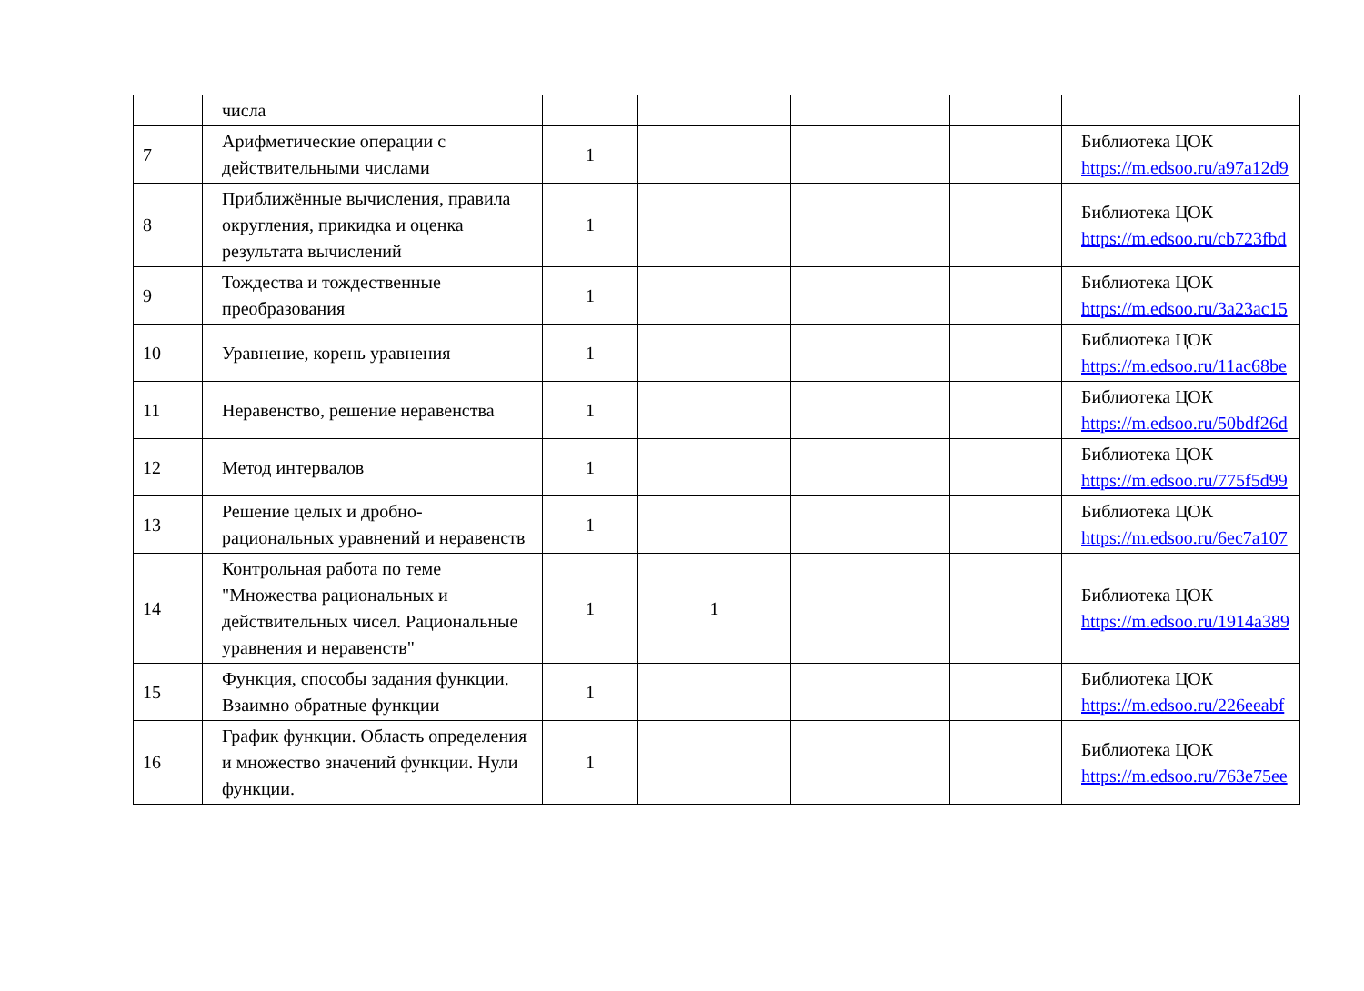| | числа | | | | | |
| 7 | Арифметические операции с действительными числами | 1 | | | | Библиотека ЦОК https://m.edsoo.ru/a97a12d9 |
| 8 | Приближённые вычисления, правила округления, прикидка и оценка результата вычислений | 1 | | | | Библиотека ЦОК https://m.edsoo.ru/cb723fbd |
| 9 | Тождества и тождественные преобразования | 1 | | | | Библиотека ЦОК https://m.edsoo.ru/3a23ac15 |
| 10 | Уравнение, корень уравнения | 1 | | | | Библиотека ЦОК https://m.edsoo.ru/11ac68be |
| 11 | Неравенство, решение неравенства | 1 | | | | Библиотека ЦОК https://m.edsoo.ru/50bdf26d |
| 12 | Метод интервалов | 1 | | | | Библиотека ЦОК https://m.edsoo.ru/775f5d99 |
| 13 | Решение целых и дробно-рациональных уравнений и неравенств | 1 | | | | Библиотека ЦОК https://m.edsoo.ru/6ec7a107 |
| 14 | Контрольная работа по теме "Множества рациональных и действительных чисел. Рациональные уравнения и неравенств" | 1 | 1 | | | Библиотека ЦОК https://m.edsoo.ru/1914a389 |
| 15 | Функция, способы задания функции. Взаимно обратные функции | 1 | | | | Библиотека ЦОК https://m.edsoo.ru/226eeabf |
| 16 | График функции. Область определения и множество значений функции. Нули функции. | 1 | | | | Библиотека ЦОК https://m.edsoo.ru/763e75ee |